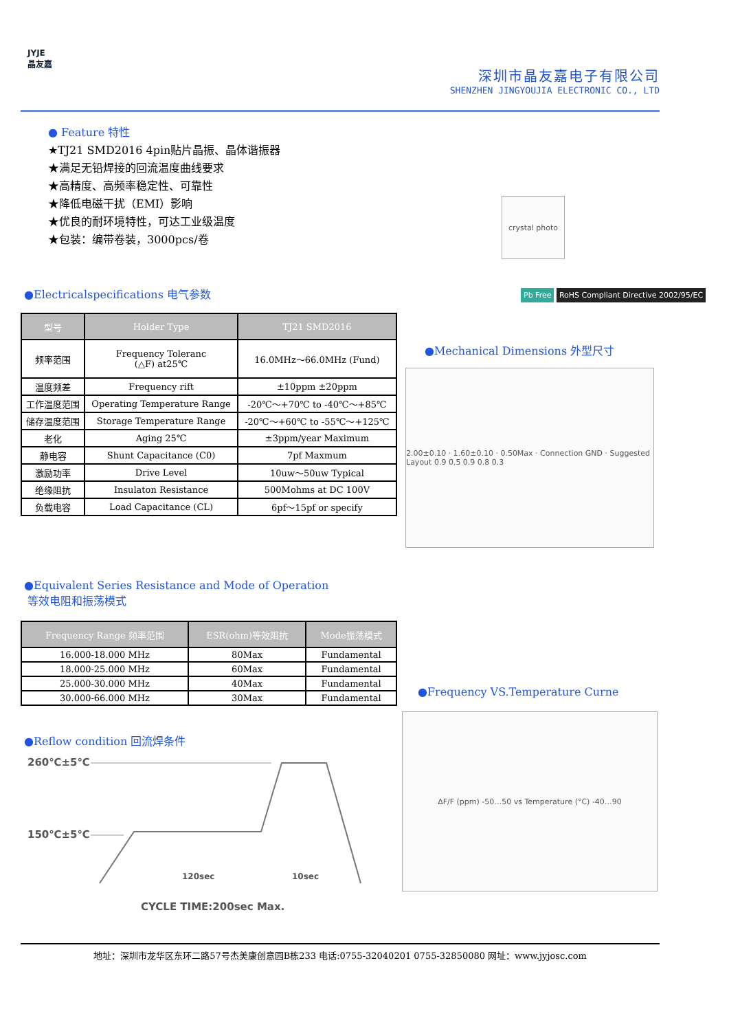JYJE
晶友嘉
深圳市晶友嘉电子有限公司
SHENZHEN JINGYOUJIA ELECTRONIC CO., LTD
● Feature 特性
★TJ21 SMD2016 4pin贴片晶振、晶体谐振器
★满足无铅焊接的回流温度曲线要求
★高精度、高频率稳定性、可靠性
★降低电磁干扰（EMI）影响
★优良的耐环境特性，可达工业级温度
★包装：编带卷装，3000pcs/卷
crystal photo
Pb Free RoHS Compliant Directive 2002/95/EC
●Electricalspecifications 电气参数
| 型号 | Holder Type | TJ21 SMD2016 |
| --- | --- | --- |
| 频率范围 | Frequency Toleranc (△F) at25℃ | 16.0MHz～66.0MHz (Fund) |
| 温度频差 | Frequency rift | ±10ppm ±20ppm |
| 工作温度范围 | Operating Temperature Range | -20℃～+70℃ to -40℃～+85℃ |
| 储存温度范围 | Storage Temperature Range | -20℃～+60℃ to -55℃～+125℃ |
| 老化 | Aging 25℃ | ±3ppm/year Maximum |
| 静电容 | Shunt Capacitance (C0) | 7pf Maxmum |
| 激励功率 | Drive Level | 10uw～50uw Typical |
| 绝缘阻抗 | Insulaton Resistance | 500Mohms at DC 100V |
| 负载电容 | Load Capacitance (CL) | 6pf～15pf or specify |
●Mechanical Dimensions 外型尺寸
2.00±0.10 · 1.60±0.10 · 0.50Max · Connection GND · Suggested Layout 0.9 0.5 0.9 0.8 0.3
●Equivalent Series Resistance and Mode of Operation
等效电阻和振荡模式
| Frequency Range 频率范围 | ESR(ohm)等效阻抗 | Mode振荡模式 |
| --- | --- | --- |
| 16.000-18.000 MHz | 80Max | Fundamental |
| 18.000-25.000 MHz | 60Max | Fundamental |
| 25.000-30.000 MHz | 40Max | Fundamental |
| 30.000-66.000 MHz | 30Max | Fundamental |
●Reflow condition 回流焊条件
260℃±5℃
150℃±5℃
120sec 10sec
CYCLE TIME:200sec Max.
●Frequency VS.Temperature Curne
ΔF/F (ppm) -50…50 vs Temperature (°C) -40…90
地址：深圳市龙华区东环二路57号杰美康创意园B栋233 电话:0755-32040201 0755-32850080 网址：www.jyjosc.com